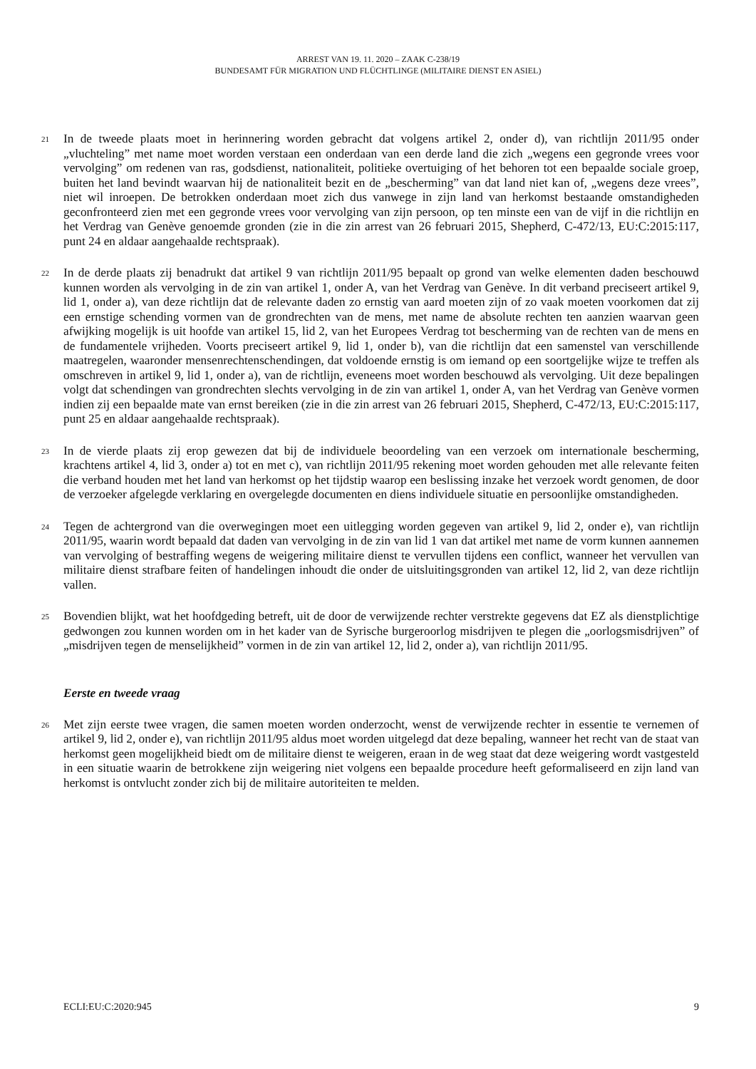ARREST VAN 19. 11. 2020 – ZAAK C-238/19
BUNDESAMT FÜR MIGRATION UND FLÜCHTLINGE (MILITAIRE DIENST EN ASIEL)
21
In de tweede plaats moet in herinnering worden gebracht dat volgens artikel 2, onder d), van richtlijn 2011/95 onder „vluchteling” met name moet worden verstaan een onderdaan van een derde land die zich „wegens een gegronde vrees voor vervolging” om redenen van ras, godsdienst, nationaliteit, politieke overtuiging of het behoren tot een bepaalde sociale groep, buiten het land bevindt waarvan hij de nationaliteit bezit en de „bescherming” van dat land niet kan of, „wegens deze vrees”, niet wil inroepen. De betrokken onderdaan moet zich dus vanwege in zijn land van herkomst bestaande omstandigheden geconfronteerd zien met een gegronde vrees voor vervolging van zijn persoon, op ten minste een van de vijf in die richtlijn en het Verdrag van Genève genoemde gronden (zie in die zin arrest van 26 februari 2015, Shepherd, C-472/13, EU:C:2015:117, punt 24 en aldaar aangehaalde rechtspraak).
22
In de derde plaats zij benadrukt dat artikel 9 van richtlijn 2011/95 bepaalt op grond van welke elementen daden beschouwd kunnen worden als vervolging in de zin van artikel 1, onder A, van het Verdrag van Genève. In dit verband preciseert artikel 9, lid 1, onder a), van deze richtlijn dat de relevante daden zo ernstig van aard moeten zijn of zo vaak moeten voorkomen dat zij een ernstige schending vormen van de grondrechten van de mens, met name de absolute rechten ten aanzien waarvan geen afwijking mogelijk is uit hoofde van artikel 15, lid 2, van het Europees Verdrag tot bescherming van de rechten van de mens en de fundamentele vrijheden. Voorts preciseert artikel 9, lid 1, onder b), van die richtlijn dat een samenstel van verschillende maatregelen, waaronder mensenrechtenschendingen, dat voldoende ernstig is om iemand op een soortgelijke wijze te treffen als omschreven in artikel 9, lid 1, onder a), van de richtlijn, eveneens moet worden beschouwd als vervolging. Uit deze bepalingen volgt dat schendingen van grondrechten slechts vervolging in de zin van artikel 1, onder A, van het Verdrag van Genève vormen indien zij een bepaalde mate van ernst bereiken (zie in die zin arrest van 26 februari 2015, Shepherd, C-472/13, EU:C:2015:117, punt 25 en aldaar aangehaalde rechtspraak).
23
In de vierde plaats zij erop gewezen dat bij de individuele beoordeling van een verzoek om internationale bescherming, krachtens artikel 4, lid 3, onder a) tot en met c), van richtlijn 2011/95 rekening moet worden gehouden met alle relevante feiten die verband houden met het land van herkomst op het tijdstip waarop een beslissing inzake het verzoek wordt genomen, de door de verzoeker afgelegde verklaring en overgelegde documenten en diens individuele situatie en persoonlijke omstandigheden.
24
Tegen de achtergrond van die overwegingen moet een uitlegging worden gegeven van artikel 9, lid 2, onder e), van richtlijn 2011/95, waarin wordt bepaald dat daden van vervolging in de zin van lid 1 van dat artikel met name de vorm kunnen aannemen van vervolging of bestraffing wegens de weigering militaire dienst te vervullen tijdens een conflict, wanneer het vervullen van militaire dienst strafbare feiten of handelingen inhoudt die onder de uitsluitingsgronden van artikel 12, lid 2, van deze richtlijn vallen.
25
Bovendien blijkt, wat het hoofdgeding betreft, uit de door de verwijzende rechter verstrekte gegevens dat EZ als dienstplichtige gedwongen zou kunnen worden om in het kader van de Syrische burgeroorlog misdrijven te plegen die „oorlogsmisdrijven” of „misdrijven tegen de menselijkheid” vormen in de zin van artikel 12, lid 2, onder a), van richtlijn 2011/95.
Eerste en tweede vraag
26
Met zijn eerste twee vragen, die samen moeten worden onderzocht, wenst de verwijzende rechter in essentie te vernemen of artikel 9, lid 2, onder e), van richtlijn 2011/95 aldus moet worden uitgelegd dat deze bepaling, wanneer het recht van de staat van herkomst geen mogelijkheid biedt om de militaire dienst te weigeren, eraan in de weg staat dat deze weigering wordt vastgesteld in een situatie waarin de betrokkene zijn weigering niet volgens een bepaalde procedure heeft geformaliseerd en zijn land van herkomst is ontvlucht zonder zich bij de militaire autoriteiten te melden.
ECLI:EU:C:2020:945 9